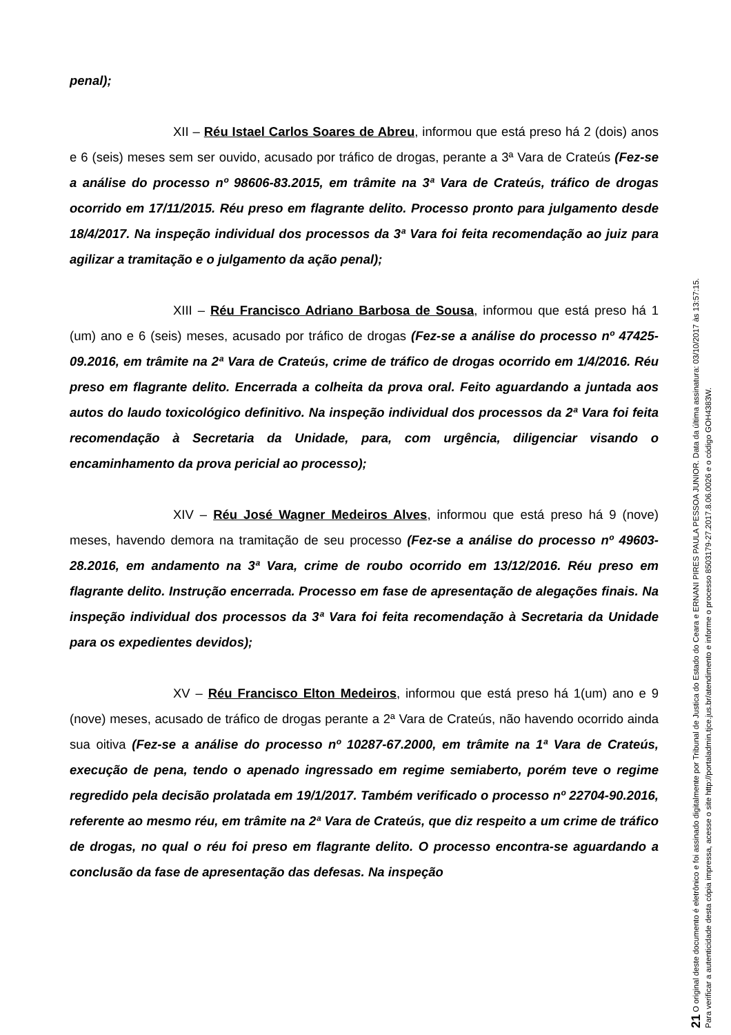penal);
XII – Réu Istael Carlos Soares de Abreu, informou que está preso há 2 (dois) anos e 6 (seis) meses sem ser ouvido, acusado por tráfico de drogas, perante a 3ª Vara de Crateús (Fez-se a análise do processo nº 98606-83.2015, em trâmite na 3ª Vara de Crateús, tráfico de drogas ocorrido em 17/11/2015. Réu preso em flagrante delito. Processo pronto para julgamento desde 18/4/2017. Na inspeção individual dos processos da 3ª Vara foi feita recomendação ao juiz para agilizar a tramitação e o julgamento da ação penal);
XIII – Réu Francisco Adriano Barbosa de Sousa, informou que está preso há 1 (um) ano e 6 (seis) meses, acusado por tráfico de drogas (Fez-se a análise do processo nº 47425-09.2016, em trâmite na 2ª Vara de Crateús, crime de tráfico de drogas ocorrido em 1/4/2016. Réu preso em flagrante delito. Encerrada a colheita da prova oral. Feito aguardando a juntada aos autos do laudo toxicológico definitivo. Na inspeção individual dos processos da 2ª Vara foi feita recomendação à Secretaria da Unidade, para, com urgência, diligenciar visando o encaminhamento da prova pericial ao processo);
XIV – Réu José Wagner Medeiros Alves, informou que está preso há 9 (nove) meses, havendo demora na tramitação de seu processo (Fez-se a análise do processo nº 49603-28.2016, em andamento na 3ª Vara, crime de roubo ocorrido em 13/12/2016. Réu preso em flagrante delito. Instrução encerrada. Processo em fase de apresentação de alegações finais. Na inspeção individual dos processos da 3ª Vara foi feita recomendação à Secretaria da Unidade para os expedientes devidos);
XV – Réu Francisco Elton Medeiros, informou que está preso há 1(um) ano e 9 (nove) meses, acusado de tráfico de drogas perante a 2ª Vara de Crateús, não havendo ocorrido ainda sua oitiva (Fez-se a análise do processo nº 10287-67.2000, em trâmite na 1ª Vara de Crateús, execução de pena, tendo o apenado ingressado em regime semiaberto, porém teve o regime regredido pela decisão prolatada em 19/1/2017. Também verificado o processo nº 22704-90.2016, referente ao mesmo réu, em trâmite na 2ª Vara de Crateús, que diz respeito a um crime de tráfico de drogas, no qual o réu foi preso em flagrante delito. O processo encontra-se aguardando a conclusão da fase de apresentação das defesas. Na inspeção
21 O original deste documento é eletrônico e foi assinado digitalmente por Tribunal de Justica do Estado do Ceara e ERNANI PIRES PAULA PESSOA JUNIOR. Data da última assinatura: 03/10/2017 às 13:57:15.
Para verificar a autenticidade desta cópia impressa, acesse o site http://portaladmin.tjce.jus.br/atendimento e informe o processo 8503179-27.2017.8.06.0026 e o código GOH4383W.